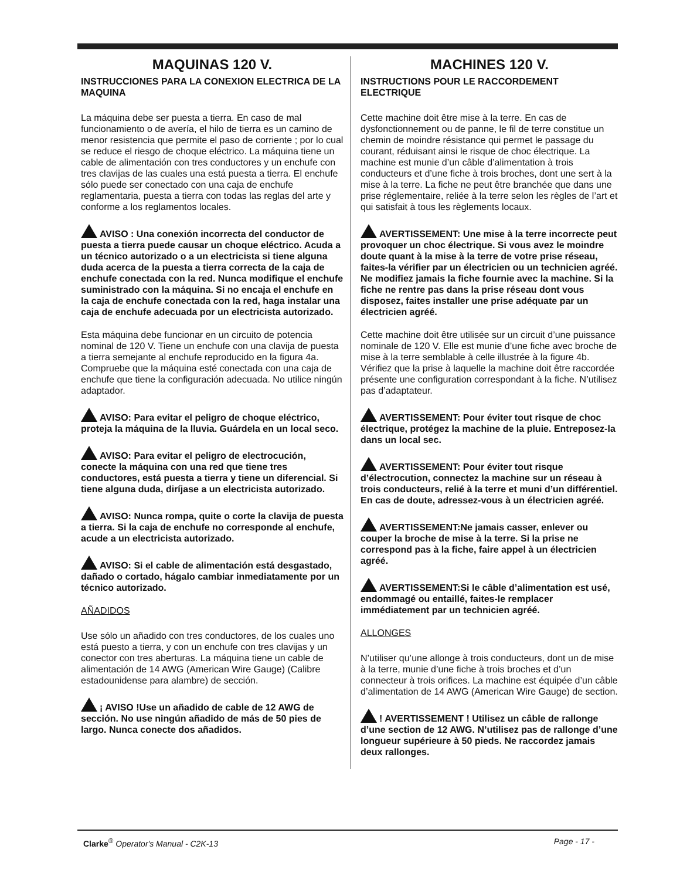MAQUINAS 120 V.
INSTRUCCIONES PARA LA CONEXION ELECTRICA DE LA MAQUINA
La máquina debe ser puesta a tierra. En caso de mal funcionamiento o de avería, el hilo de tierra es un camino de menor resistencia que permite el paso de corriente ; por lo cual se reduce el riesgo de choque eléctrico. La máquina tiene un cable de alimentación con tres conductores y un enchufe con tres clavijas de las cuales una está puesta a tierra. El enchufe sólo puede ser conectado con una caja de enchufe reglamentaria, puesta a tierra con todas las reglas del arte y conforme a los reglamentos locales.
AVISO : Una conexión incorrecta del conductor de puesta a tierra puede causar un choque eléctrico. Acuda a un técnico autorizado o a un electricista si tiene alguna duda acerca de la puesta a tierra correcta de la caja de enchufe conectada con la red. Nunca modifique el enchufe suministrado con la máquina. Si no encaja el enchufe en la caja de enchufe conectada con la red, haga instalar una caja de enchufe adecuada por un electricista autorizado.
Esta máquina debe funcionar en un circuito de potencia nominal de 120 V. Tiene un enchufe con una clavija de puesta a tierra semejante al enchufe reproducido en la figura 4a. Compruebe que la máquina esté conectada con una caja de enchufe que tiene la configuración adecuada. No utilice ningún adaptador.
AVISO: Para evitar el peligro de choque eléctrico, proteja la máquina de la lluvia. Guárdela en un local seco.
AVISO: Para evitar el peligro de electrocución, conecte la máquina con una red que tiene tres conductores, está puesta a tierra y tiene un diferencial. Si tiene alguna duda, diríjase a un electricista autorizado.
AVISO: Nunca rompa, quite o corte la clavija de puesta a tierra. Si la caja de enchufe no corresponde al enchufe, acude a un electricista autorizado.
AVISO: Si el cable de alimentación está desgastado, dañado o cortado, hágalo cambiar inmediatamente por un técnico autorizado.
AÑADIDOS
Use sólo un añadido con tres conductores, de los cuales uno está puesto a tierra, y con un enchufe con tres clavijas y un conector con tres aberturas. La máquina tiene un cable de alimentación de 14 AWG (American Wire Gauge) (Calibre estadounidense para alambre) de sección.
¡ AVISO !Use un añadido de cable de 12 AWG de sección. No use ningún añadido de más de 50 pies de largo. Nunca conecte dos añadidos.
MACHINES 120 V.
INSTRUCTIONS POUR LE RACCORDEMENT ELECTRIQUE
Cette machine doit être mise à la terre. En cas de dysfonctionnement ou de panne, le fil de terre constitue un chemin de moindre résistance qui permet le passage du courant, réduisant ainsi le risque de choc électrique. La machine est munie d’un câble d’alimentation à trois conducteurs et d’une fiche à trois broches, dont une sert à la mise à la terre. La fiche ne peut être branchée que dans une prise réglementaire, reliée à la terre selon les règles de l’art et qui satisfait à tous les règlements locaux.
AVERTISSEMENT: Une mise à la terre incorrecte peut provoquer un choc électrique. Si vous avez le moindre doute quant à la mise à la terre de votre prise réseau, faites-la vérifier par un électricien ou un technicien agréé. Ne modifiez jamais la fiche fournie avec la machine. Si la fiche ne rentre pas dans la prise réseau dont vous disposez, faites installer une prise adéquate par un électricien agréé.
Cette machine doit être utilisée sur un circuit d’une puissance nominale de 120 V. Elle est munie d’une fiche avec broche de mise à la terre semblable à celle illustrée à la figure 4b. Vérifiez que la prise à laquelle la machine doit être raccordée présente une configuration correspondant à la fiche. N’utilisez pas d’adaptateur.
AVERTISSEMENT: Pour éviter tout risque de choc électrique, protégez la machine de la pluie. Entreposez-la dans un local sec.
AVERTISSEMENT: Pour éviter tout risque d’électrocution, connectez la machine sur un réseau à trois conducteurs, relié à la terre et muni d’un différentiel. En cas de doute, adressez-vous à un électricien agréé.
AVERTISSEMENT:Ne jamais casser, enlever ou couper la broche de mise à la terre. Si la prise ne correspond pas à la fiche, faire appel à un électricien agréé.
AVERTISSEMENT:Si le câble d’alimentation est usé, endommagé ou entaillé, faites-le remplacer immédiatement par un technicien agréé.
ALLONGES
N’utiliser qu’une allonge à trois conducteurs, dont un de mise à la terre, munie d’une fiche à trois broches et d’un connecteur à trois orifices. La machine est équipée d’un câble d’alimentation de 14 AWG (American Wire Gauge) de section.
! AVERTISSEMENT ! Utilisez un câble de rallonge d’une section de 12 AWG. N’utilisez pas de rallonge d’une longueur supérieure à 50 pieds. Ne raccordez jamais deux rallonges.
Clarke<sup>®</sup> Operator's Manual - C2K-13 Page - 17 -